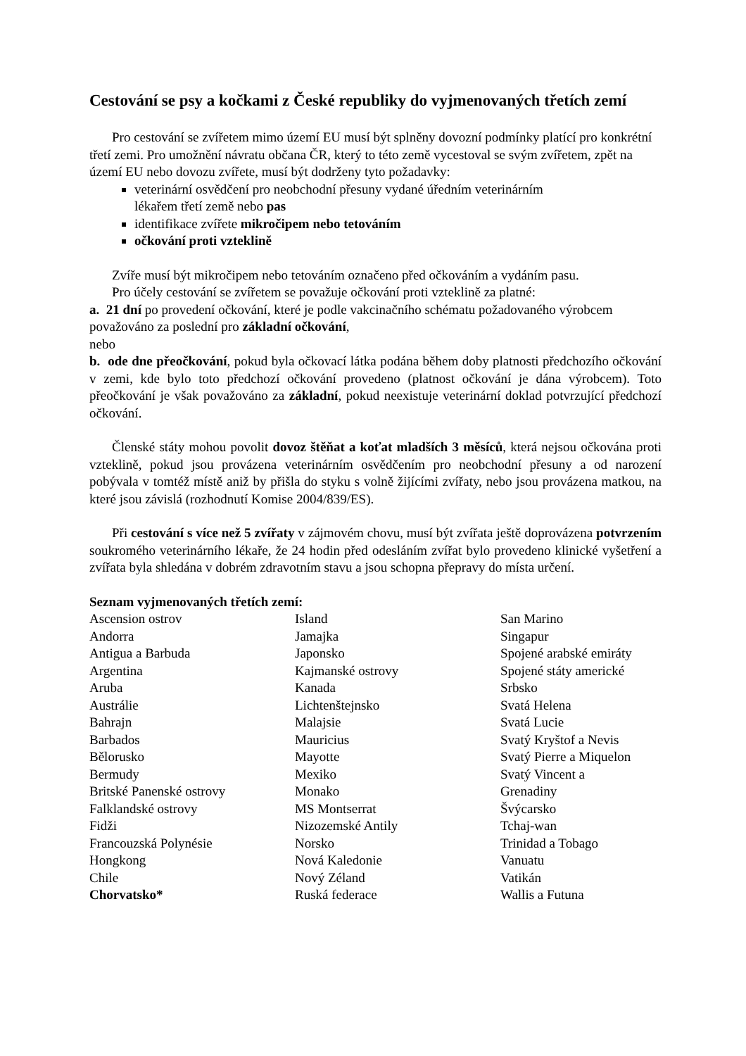Cestování se psy a kočkami z České republiky do vyjmenovaných třetích zemí
Pro cestování se zvířetem mimo území EU musí být splněny dovozní podmínky platící pro konkrétní třetí zemi. Pro umožnění návratu občana ČR, který to této země vycestoval se svým zvířetem, zpět na území EU nebo dovozu zvířete, musí být dodrženy tyto požadavky:
veterinární osvědčení pro neobchodní přesuny vydané úředním veterinárním
lékařem třetí země nebo pas
identifikace zvířete mikročipem nebo tetováním
očkování proti vzteklině
Zvíře musí být mikročipem nebo tetováním označeno před očkováním a vydáním pasu.
Pro účely cestování se zvířetem se považuje očkování proti vzteklině za platné:
a. 21 dní po provedení očkování, které je podle vakcinačního schématu požadovaného výrobcem považováno za poslední pro základní očkování,
nebo
b. ode dne přeočkování, pokud byla očkovací látka podána během doby platnosti předchozího očkování v zemi, kde bylo toto předchozí očkování provedeno (platnost očkování je dána výrobcem). Toto přeočkování je však považováno za základní, pokud neexistuje veterinární doklad potvrzující předchozí očkování.
Členské státy mohou povolit dovoz štěňat a koťat mladších 3 měsíců, která nejsou očkována proti vzteklině, pokud jsou provázena veterinárním osvědčením pro neobchodní přesuny a od narození pobývala v tomtéž místě aniž by přišla do styku s volně žijícími zvířaty, nebo jsou provázena matkou, na které jsou závislá (rozhodnutí Komise 2004/839/ES).
Při cestování s více než 5 zvířaty v zájmovém chovu, musí být zvířata ještě doprovázena potvrzením soukromého veterinárního lékaře, že 24 hodin před odesláním zvířat bylo provedeno klinické vyšetření a zvířata byla shledána v dobrém zdravotním stavu a jsou schopna přepravy do místa určení.
Seznam vyjmenovaných třetích zemí:
| Ascension ostrov | Island | San Marino |
| Andorra | Jamajka | Singapur |
| Antigua a Barbuda | Japonsko | Spojené arabské emiráty |
| Argentina | Kajmanské ostrovy | Spojené státy americké |
| Aruba | Kanada | Srbsko |
| Austrálie | Lichtenštejnsko | Svatá Helena |
| Bahrajn | Malajsie | Svatá Lucie |
| Barbados | Mauricius | Svatý Kryštof a Nevis |
| Bělorusko | Mayotte | Svatý Pierre a Miquelon |
| Bermudy | Mexiko | Svatý Vincent a |
| Britské Panenské ostrovy | Monako | Grenadiny |
| Falklandské ostrovy | MS Montserrat | Švýcarsko |
| Fidži | Nizozemské Antily | Tchaj-wan |
| Francouzská Polynésie | Norsko | Trinidad a Tobago |
| Hongkong | Nová Kaledonie | Vanuatu |
| Chile | Nový Zéland | Vatikán |
| Chorvatsko* | Ruská federace | Wallis a Futuna |